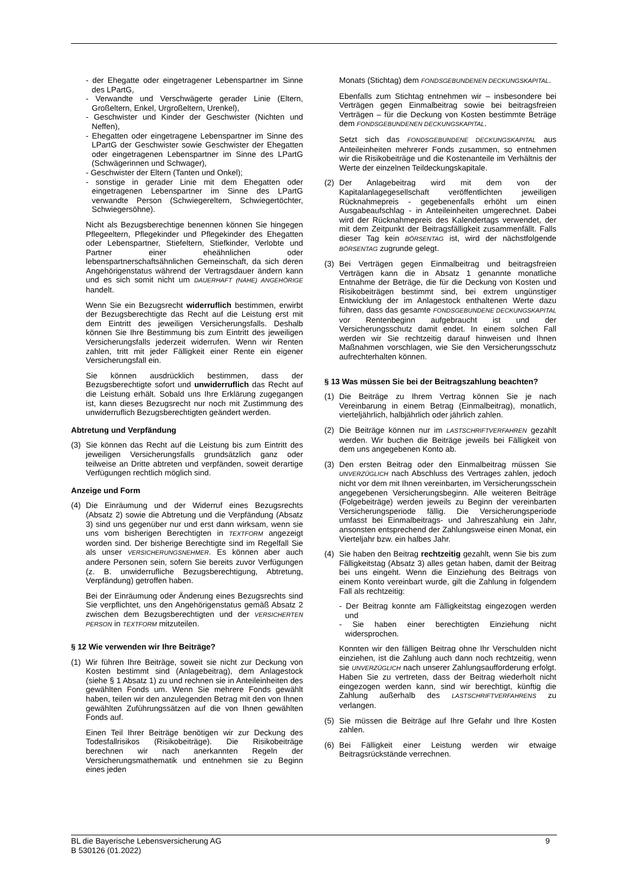- der Ehegatte oder eingetragener Lebenspartner im Sinne des LPartG,
- Verwandte und Verschwägerte gerader Linie (Eltern, Großeltern, Enkel, Urgroßeltern, Urenkel),
- Geschwister und Kinder der Geschwister (Nichten und Neffen),
- Ehegatten oder eingetragene Lebenspartner im Sinne des LPartG der Geschwister sowie Geschwister der Ehegatten oder eingetragenen Lebenspartner im Sinne des LPartG (Schwägerinnen und Schwager),
- Geschwister der Eltern (Tanten und Onkel);
- sonstige in gerader Linie mit dem Ehegatten oder eingetragenen Lebenspartner im Sinne des LPartG verwandte Person (Schwiegereltern, Schwiegertöchter, Schwiegersöhne).
Nicht als Bezugsberechtige benennen können Sie hingegen Pflegeeltern, Pflegekinder und Pflegekinder des Ehegatten oder Lebenspartner, Stiefeltern, Stiefkinder, Verlobte und Partner einer eheähnlichen oder lebenspartnerschaftsähnlichen Gemeinschaft, da sich deren Angehörigenstatus während der Vertragsdauer ändern kann und es sich somit nicht um DAUERHAFT (NAHE) ANGEHÖRIGE handelt.
Wenn Sie ein Bezugsrecht widerruflich bestimmen, erwirbt der Bezugsberechtigte das Recht auf die Leistung erst mit dem Eintritt des jeweiligen Versicherungsfalls. Deshalb können Sie Ihre Bestimmung bis zum Eintritt des jeweiligen Versicherungsfalls jederzeit widerrufen. Wenn wir Renten zahlen, tritt mit jeder Fälligkeit einer Rente ein eigener Versicherungsfall ein.
Sie können ausdrücklich bestimmen, dass der Bezugsberechtigte sofort und unwiderruflich das Recht auf die Leistung erhält. Sobald uns Ihre Erklärung zugegangen ist, kann dieses Bezugsrecht nur noch mit Zustimmung des unwiderruflich Bezugsberechtigten geändert werden.
Abtretung und Verpfändung
(3) Sie können das Recht auf die Leistung bis zum Eintritt des jeweiligen Versicherungsfalls grundsätzlich ganz oder teilweise an Dritte abtreten und verpfänden, soweit derartige Verfügungen rechtlich möglich sind.
Anzeige und Form
(4) Die Einräumung und der Widerruf eines Bezugsrechts (Absatz 2) sowie die Abtretung und die Verpfändung (Absatz 3) sind uns gegenüber nur und erst dann wirksam, wenn sie uns vom bisherigen Berechtigten in TEXTFORM angezeigt worden sind. Der bisherige Berechtigte sind im Regelfall Sie als unser VERSICHERUNGSNEHMER. Es können aber auch andere Personen sein, sofern Sie bereits zuvor Verfügungen (z. B. unwiderrufliche Bezugsberechtigung, Abtretung, Verpfändung) getroffen haben.
Bei der Einräumung oder Änderung eines Bezugsrechts sind Sie verpflichtet, uns den Angehörigenstatus gemäß Absatz 2 zwischen dem Bezugsberechtigten und der VERSICHERTEN PERSON in TEXTFORM mitzuteilen.
§ 12 Wie verwenden wir Ihre Beiträge?
(1) Wir führen Ihre Beiträge, soweit sie nicht zur Deckung von Kosten bestimmt sind (Anlagebeitrag), dem Anlagestock (siehe § 1 Absatz 1) zu und rechnen sie in Anteileinheiten des gewählten Fonds um. Wenn Sie mehrere Fonds gewählt haben, teilen wir den anzulegenden Betrag mit den von Ihnen gewählten Zuführungssätzen auf die von Ihnen gewählten Fonds auf.
Einen Teil Ihrer Beiträge benötigen wir zur Deckung des Todesfallrisikos (Risikobeiträge). Die Risikobeiträge berechnen wir nach anerkannten Regeln der Versicherungsmathematik und entnehmen sie zu Beginn eines jeden
Monats (Stichtag) dem FONDSGEBUNDENEN DECKUNGSKAPITAL.
Ebenfalls zum Stichtag entnehmen wir – insbesondere bei Verträgen gegen Einmalbeitrag sowie bei beitragsfreien Verträgen – für die Deckung von Kosten bestimmte Beträge dem FONDSGEBUNDENEN DECKUNGSKAPITAL.
Setzt sich das FONDSGEBUNDENE DECKUNGSKAPITAL aus Anteileinheiten mehrerer Fonds zusammen, so entnehmen wir die Risikobeiträge und die Kostenanteile im Verhältnis der Werte der einzelnen Teildeckungskapitale.
(2) Der Anlagebeitrag wird mit dem von der Kapitalanlagegesellschaft veröffentlichten jeweiligen Rücknahmepreis - gegebenenfalls erhöht um einen Ausgabeaufschlag - in Anteileinheiten umgerechnet. Dabei wird der Rücknahmepreis des Kalendertags verwendet, der mit dem Zeitpunkt der Beitragsfälligkeit zusammenfällt. Falls dieser Tag kein BÖRSENTAG ist, wird der nächstfolgende BÖRSENTAG zugrunde gelegt.
(3) Bei Verträgen gegen Einmalbeitrag und beitragsfreien Verträgen kann die in Absatz 1 genannte monatliche Entnahme der Beträge, die für die Deckung von Kosten und Risikobeiträgen bestimmt sind, bei extrem ungünstiger Entwicklung der im Anlagestock enthaltenen Werte dazu führen, dass das gesamte FONDSGEBUNDENE DECKUNGSKAPITAL vor Rentenbeginn aufgebraucht ist und der Versicherungsschutz damit endet. In einem solchen Fall werden wir Sie rechtzeitig darauf hinweisen und Ihnen Maßnahmen vorschlagen, wie Sie den Versicherungsschutz aufrechterhalten können.
§ 13 Was müssen Sie bei der Beitragszahlung beachten?
(1) Die Beiträge zu Ihrem Vertrag können Sie je nach Vereinbarung in einem Betrag (Einmalbeitrag), monatlich, vierteljährlich, halbjährlich oder jährlich zahlen.
(2) Die Beiträge können nur im LASTSCHRIFTVERFAHREN gezahlt werden. Wir buchen die Beiträge jeweils bei Fälligkeit von dem uns angegebenen Konto ab.
(3) Den ersten Beitrag oder den Einmalbeitrag müssen Sie UNVERZÜGLICH nach Abschluss des Vertrages zahlen, jedoch nicht vor dem mit Ihnen vereinbarten, im Versicherungsschein angegebenen Versicherungsbeginn. Alle weiteren Beiträge (Folgebeiträge) werden jeweils zu Beginn der vereinbarten Versicherungsperiode fällig. Die Versicherungsperiode umfasst bei Einmalbeitrags- und Jahreszahlung ein Jahr, ansonsten entsprechend der Zahlungsweise einen Monat, ein Vierteljahr bzw. ein halbes Jahr.
(4) Sie haben den Beitrag rechtzeitig gezahlt, wenn Sie bis zum Fälligkeitstag (Absatz 3) alles getan haben, damit der Beitrag bei uns eingeht. Wenn die Einziehung des Beitrags von einem Konto vereinbart wurde, gilt die Zahlung in folgendem Fall als rechtzeitig:
- Der Beitrag konnte am Fälligkeitstag eingezogen werden und
- Sie haben einer berechtigten Einziehung nicht widersprochen.
Konnten wir den fälligen Beitrag ohne Ihr Verschulden nicht einziehen, ist die Zahlung auch dann noch rechtzeitig, wenn sie UNVERZÜGLICH nach unserer Zahlungsaufforderung erfolgt. Haben Sie zu vertreten, dass der Beitrag wiederholt nicht eingezogen werden kann, sind wir berechtigt, künftig die Zahlung außerhalb des LASTSCHRIFTVERFAHRENS zu verlangen.
(5) Sie müssen die Beiträge auf Ihre Gefahr und Ihre Kosten zahlen.
(6) Bei Fälligkeit einer Leistung werden wir etwaige Beitragsrückstände verrechnen.
BL die Bayerische Lebensversicherung AG
B 530126 (01.2022)
9